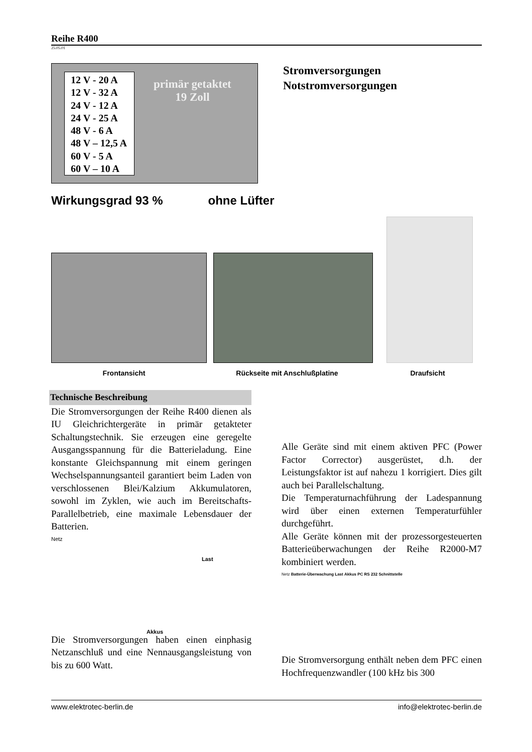Reihe R400
25.05.01
12 V - 20 A
12 V - 32 A
24 V - 12 A
24 V - 25 A
48 V - 6 A
48 V – 12,5 A
60 V - 5 A
60 V – 10 A
primär getaktet
19 Zoll
Stromversorgungen
Notstromversorgungen
Wirkungsgrad 93 % ohne Lüfter
Frontansicht Rückseite mit Anschlußplatine Draufsicht
Technische Beschreibung
Die Stromversorgungen der Reihe R400 dienen als IU Gleichrichtergeräte in primär getakteter Schaltungstechnik. Sie erzeugen eine geregelte Ausgangsspannung für die Batterieladung. Eine konstante Gleichspannung mit einem geringen Wechselspannungsanteil garantiert beim Laden von verschlossenen Blei/Kalzium Akkumulatoren, sowohl im Zyklen, wie auch im Bereitschafts-Parallelbetrieb, eine maximale Lebensdauer der Batterien.
Netz
Last
Akkus
Die Stromversorgungen haben einen einphasig Netzanschluß und eine Nennausgangsleistung von bis zu 600 Watt.
Alle Geräte sind mit einem aktiven PFC (Power Factor Corrector) ausgerüstet, d.h. der Leistungsfaktor ist auf nahezu 1 korrigiert. Dies gilt auch bei Parallelschaltung.
Die Temperaturnachführung der Ladespannung wird über einen externen Temperaturfühler durchgeführt.
Alle Geräte können mit der prozessorgesteuerten Batterieüberwachungen der Reihe R2000-M7 kombiniert werden.
Netz Batterie-Überwachung Last Akkus PC RS 232 Schnittstelle
Die Stromversorgung enthält neben dem PFC einen Hochfrequenzwandler (100 kHz bis 300
www.elektrotec-berlin.de info@elektrotec-berlin.de